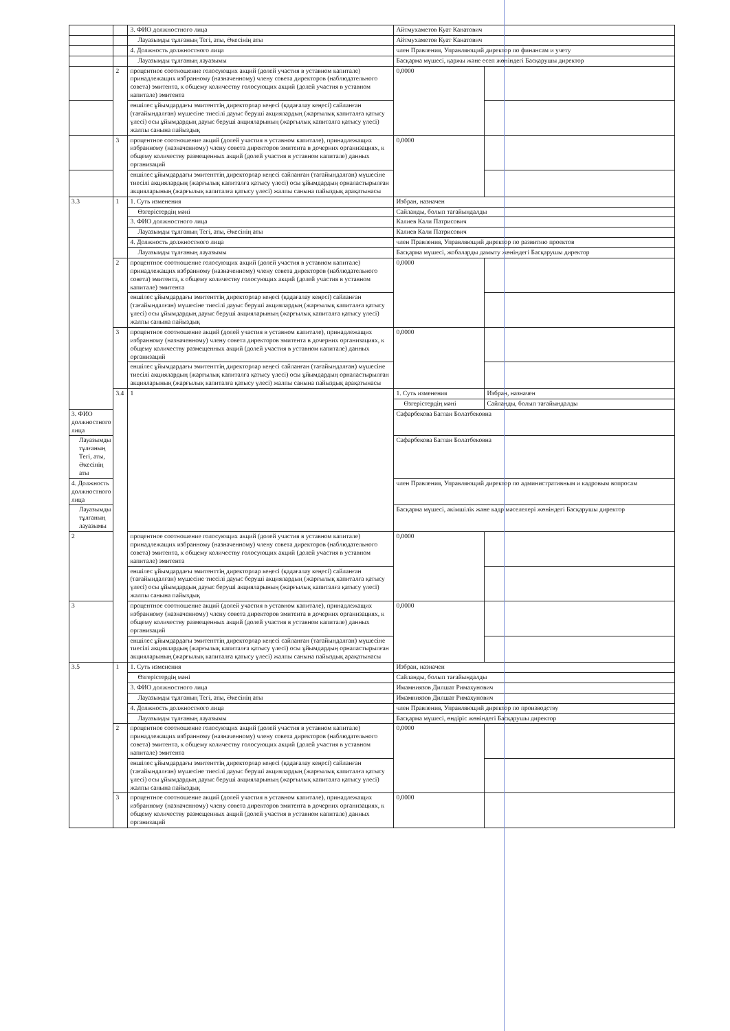| | | 3. ФИО должностного лица | Айтмухаметов Куат Канатович | |
| | | Лауазымды тұлғаның Тегі, аты, Әкесінің аты | Айтмухаметов Куат Канатович | |
| | | 4. Должность должностного лица | член Правления, Управляющий директор по финансам и учету | |
| | | Лауазымды тұлғаның лауазымы | Басқарма мүшесі, қаржы және есеп жөніндегі Басқарушы директор | |
| | 2 | процентное соотношение голосующих акций (долей участия в уставном капитале) принадлежащих избранному (назначенному) члену совета директоров (наблюдательного совета) эмитента, к общему количеству голосующих акций (долей участия в уставном капитале) эмитента | 0,0000 | |
| | | еншілес ұйымдардағы эмитенттің директорлар кеңесі (қадағалау кеңесі) сайланған (тағайындалған) мүшесіне тиесілі дауыс беруші акциялардың (жарғылық капиталға қатысу үлесі) осы ұйымдардың дауыс беруші акцияларының (жарғылық капиталға қатысу үлесі) жалпы санына пайыздық | | |
| | 3 | процентное соотношение акций (долей участия в уставном капитале), принадлежащих избранному (назначенному) члену совета директоров эмитента в дочерних организациях, к общему количеству размещенных акций (долей участия в уставном капитале) данных организаций | 0,0000 | |
| | | еншілес ұйымдардағы эмитенттің директорлар кеңесі сайланған (тағайындалған) мүшесіне тиесілі акциялардың (жарғылық капиталға қатысу үлесі) осы ұйымдардың орналастырылған акцияларының (жарғылық капиталға қатысу үлесі) жалпы санына пайыздық арақатынасы | | |
| 3.3 | 1 | 1. Суть изменения | Избран, назначен | |
| | | Өзгерістердің мәні | Сайланды, болып тағайындалды | |
| | | 3. ФИО должностного лица | Калиев Кали Патрисович | |
| | | Лауазымды тұлғаның Тегі, аты, Әкесінің аты | Калиев Кали Патрисович | |
| | | 4. Должность должностного лица | член Правления, Управляющий директор по развитию проектов | |
| | | Лауазымды тұлғаның лауазымы | Басқарма мүшесі, жобаларды дамыту жөніндегі Басқарушы директор | |
| | 2 | процентное соотношение голосующих акций (долей участия в уставном капитале) принадлежащих избранному (назначенному) члену совета директоров (наблюдательного совета) эмитента, к общему количеству голосующих акций (долей участия в уставном капитале) эмитента | 0,0000 | |
| | | еншілес ұйымдардағы эмитенттің директорлар кеңесі (қадағалау кеңесі) сайланған (тағайындалған) мүшесіне тиесілі дауыс беруші акциялардың (жарғылық капиталға қатысу үлесі) осы ұйымдардың дауыс беруші акцияларының (жарғылық капиталға қатысу үлесі) жалпы санына пайыздық | | |
| | 3 | процентное соотношение акций (долей участия в уставном капитале), принадлежащих избранному (назначенному) члену совета директоров эмитента в дочерних организациях, к общему количеству размещенных акций (долей участия в уставном капитале) данных организаций | 0,0000 | |
| | | еншілес ұйымдардағы эмитенттің директорлар кеңесі сайланған (тағайындалған) мүшесіне тиесілі акциялардың (жарғылық капиталға қатысу үлесі) осы ұйымдардың орналастырылған акцияларының (жарғылық капиталға қатысу үлесі) жалпы санына пайыздық арақатынасы | | |
| | 3.4 | 1 | 1. Суть изменения | Избран, назначен |
| | | | Өзгерістердің мәні | Сайланды, болып тағайындалды |
| 3. ФИО должностного лица | | | Сафарбекова Баглан Болатбековна | |
| Лауазымды тұлғаның Тегі, аты, Әкесінің аты | | | Сафарбекова Баглан Болатбековна | |
| 4. Должность должностного лица | | | член Правления, Управляющий директор по административным и кадровым вопросам | |
| Лауазымды тұлғаның лауазымы | | | Басқарма мүшесі, әкімшілік және кадр мәселелері жөніндегі Басқарушы директор | |
| 2 | | процентное соотношение голосующих акций (долей участия в уставном капитале) принадлежащих избранному (назначенному) члену совета директоров (наблюдательного совета) эмитента, к общему количеству голосующих акций (долей участия в уставном капитале) эмитента | 0,0000 | |
| | | еншілес ұйымдардағы эмитенттің директорлар кеңесі (қадағалау кеңесі) сайланған (тағайындалған) мүшесіне тиесілі дауыс беруші акциялардың (жарғылық капиталға қатысу үлесі) осы ұйымдардың дауыс беруші акцияларының (жарғылық капиталға қатысу үлесі) жалпы санына пайыздық | | |
| 3 | | процентное соотношение акций (долей участия в уставном капитале), принадлежащих избранному (назначенному) члену совета директоров эмитента в дочерних организациях, к общему количеству размещенных акций (долей участия в уставном капитале) данных организаций | 0,0000 | |
| | | еншілес ұйымдардағы эмитенттің директорлар кеңесі сайланған (тағайындалған) мүшесіне тиесілі акциялардың (жарғылық капиталға қатысу үлесі) осы ұйымдардың орналастырылған акцияларының (жарғылық капиталға қатысу үлесі) жалпы санына пайыздық арақатынасы | | |
| 3.5 | 1 | 1. Суть изменения | Избран, назначен | |
| | | Өзгерістердің мәні | Сайланды, болып тағайындалды | |
| | | 3. ФИО должностного лица | Имамниязов Дилшат Римахунович | |
| | | Лауазымды тұлғаның Тегі, аты, Әкесінің аты | Имамниязов Дилшат Римахунович | |
| | | 4. Должность должностного лица | член Правления, Управляющий директор по производству | |
| | | Лауазымды тұлғаның лауазымы | Басқарма мүшесі, өндіріс жөніндегі Басқарушы директор | |
| | 2 | процентное соотношение голосующих акций (долей участия в уставном капитале) принадлежащих избранному (назначенному) члену совета директоров (наблюдательного совета) эмитента, к общему количеству голосующих акций (долей участия в уставном капитале) эмитента | 0,0000 | |
| | | еншілес ұйымдардағы эмитенттің директорлар кеңесі (қадағалау кеңесі) сайланған (тағайындалған) мүшесіне тиесілі дауыс беруші акциялардың (жарғылық капиталға қатысу үлесі) осы ұйымдардың дауыс беруші акцияларының (жарғылық капиталға қатысу үлесі) жалпы санына пайыздық | | |
| | 3 | процентное соотношение акций (долей участия в уставном капитале), принадлежащих избранному (назначенному) члену совета директоров эмитента в дочерних организациях, к общему количеству размещенных акций (долей участия в уставном капитале) данных организаций | 0,0000 | |